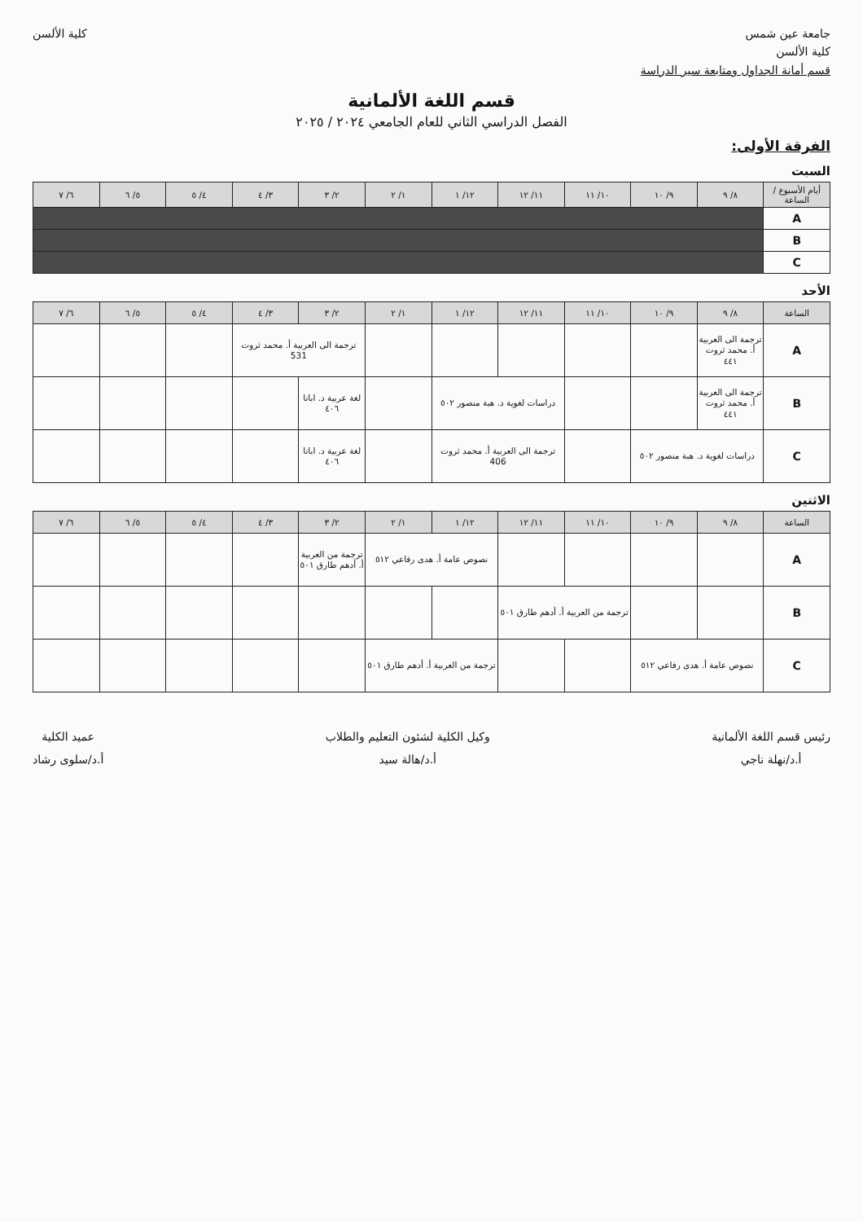جامعة عين شمس
كلية الألسن
قسم أمانة الجداول ومتابعة سير الدراسة
كلية الألسن
قسم اللغة الألمانية
الفصل الدراسي الثاني للعام الجامعي ٢٠٢٤ / ٢٠٢٥
الفرقة الأولى:
السبت
| أيام الأسبوع / الساعة | ٨/ ٩ | ٩/ ١٠ | ١٠/ ١١ | ١١/ ١٢ | ١٢/ ١ | ١/ ٢ | ٢/ ٣ | ٣/ ٤ | ٤/ ٥ | ٥/ ٦ | ٦/ ٧ |
| --- | --- | --- | --- | --- | --- | --- | --- | --- | --- | --- | --- |
| A | | | | | | | | | | | |
| B | | | | | | | | | | | |
| C | | | | | | | | | | | |
الأحد
| الساعة | ٨/ ٩ | ٩/ ١٠ | ١٠/ ١١ | ١١/ ١٢ | ١٢/ ١ | ١/ ٢ | ٢/ ٣ | ٣/ ٤ | ٤/ ٥ | ٥/ ٦ | ٦/ ٧ |
| --- | --- | --- | --- | --- | --- | --- | --- | --- | --- | --- | --- |
| A | ترجمة الى العربية أ. محمد ثروت ٤٤١ | | | | | | ترجمة الى العربية أ. محمد ثروت 531 | | | | |
| B | ترجمة الى العربية أ. محمد ثروت ٤٤١ | | | دراسات لغوية د. هبة منصور ٥٠٢ | | | لغة عربية د. ابانا ٤٠٦ | | | | |
| C | دراسات لغوية د. هبة منصور ٥٠٢ | | | ترجمة الى العربية أ. محمد ثروت 406 | | | لغة عربية د. ابانا ٤٠٦ | | | | |
الاثنين
| الساعة | ٨/ ٩ | ٩/ ١٠ | ١٠/ ١١ | ١١/ ١٢ | ١٢/ ١ | ١/ ٢ | ٢/ ٣ | ٣/ ٤ | ٤/ ٥ | ٥/ ٦ | ٦/ ٧ |
| --- | --- | --- | --- | --- | --- | --- | --- | --- | --- | --- | --- |
| A | | | | | نصوص عامة أ. هدى رفاعي ٥١٢ | | ترجمة من العربية أ. أدهم طارق ٥٠١ | | | | |
| B | | | ترجمة من العربية أ. أدهم طارق ٥٠١ | | | | | | | | |
| C | نصوص عامة أ. هدى رفاعي ٥١٢ | | | | ترجمة من العربية أ. أدهم طارق ٥٠١ | | | | | | |
رئيس قسم اللغة الألمانية
أ.د/نهلة ناجي
وكيل الكلية لشئون التعليم والطلاب
أ.د/هالة سيد
عميد الكلية
أ.د/سلوى رشاد